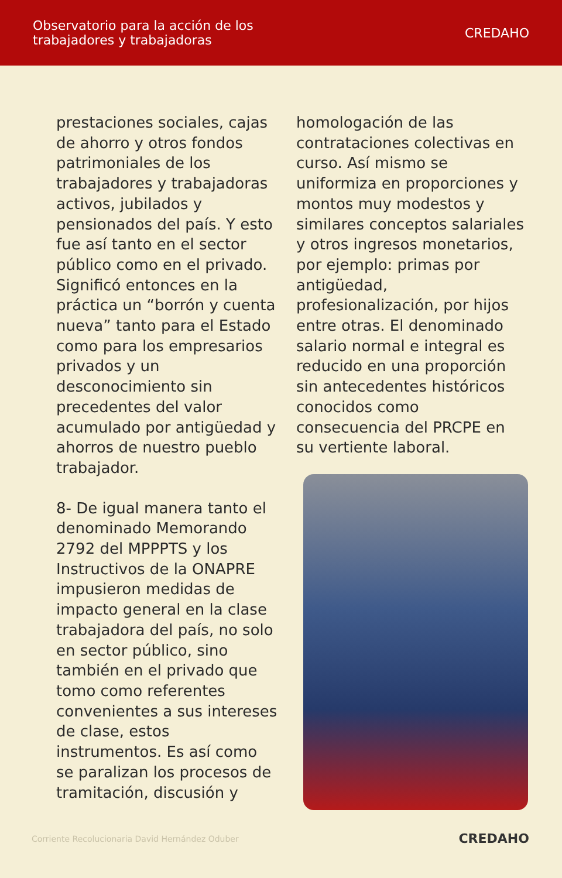Observatorio para la acción de los
trabajadores y trabajadoras
CREDAHO
prestaciones sociales, cajas de ahorro y otros fondos patrimoniales de los trabajadores y trabajadoras activos, jubilados y pensionados del país. Y esto fue así tanto en el sector público como en el privado. Significó entonces en la práctica un “borrón y cuenta nueva” tanto para el Estado como para los empresarios privados y un desconocimiento sin precedentes del valor acumulado por antigüedad y ahorros de nuestro pueblo trabajador.
8- De igual manera tanto el denominado Memorando 2792 del MPPPTS y los Instructivos de la ONAPRE impusieron medidas de impacto general en la clase trabajadora del país, no solo en sector público, sino también en el privado que tomo como referentes convenientes a sus intereses de clase, estos instrumentos. Es así como se paralizan los procesos de tramitación, discusión y
homologación de las contrataciones colectivas en curso. Así mismo se uniformiza en proporciones y montos muy modestos y similares conceptos salariales y otros ingresos monetarios, por ejemplo: primas por antigüedad, profesionalización, por hijos entre otras. El denominado salario normal e integral es reducido en una proporción sin antecedentes históricos conocidos como consecuencia del PRCPE en su vertiente laboral.
Corriente Recolucionaria David Hernández Oduber CREDAHO